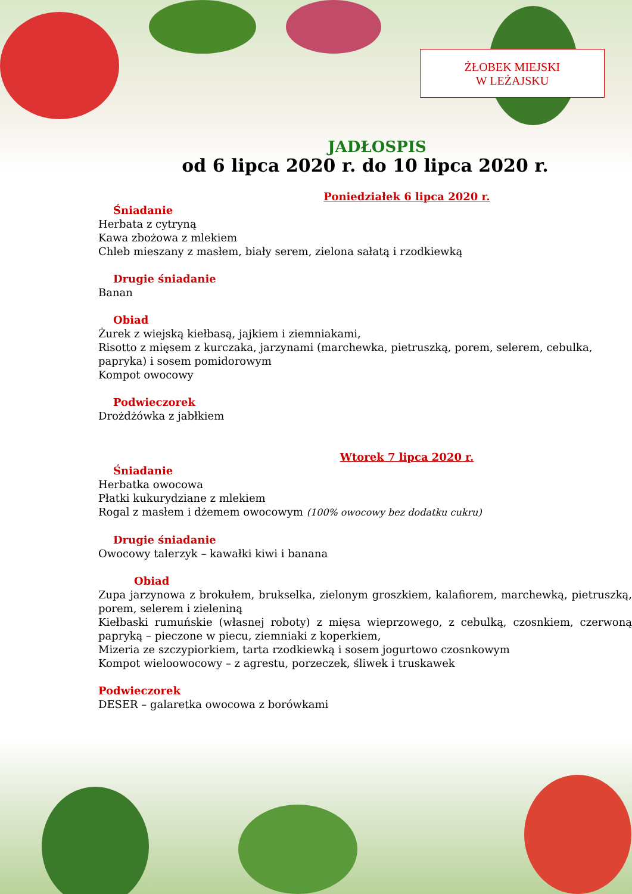ŻŁOBEK MIEJSKI
W LEŻAJSKU
JADŁOSPIS
od 6 lipca 2020 r. do 10 lipca 2020 r.
Poniedziałek 6 lipca 2020 r.
Śniadanie
Herbata z cytryną
Kawa zbożowa z mlekiem
Chleb mieszany z masłem, biały serem, zielona sałatą i rzodkiewką
Drugie śniadanie
Banan
Obiad
Żurek z wiejską kiełbasą, jajkiem i ziemniakami,
Risotto z mięsem z kurczaka, jarzynami (marchewka, pietruszką, porem, selerem, cebulka, papryka) i sosem pomidorowym
Kompot owocowy
Podwieczorek
Drożdżówka z jabłkiem
Wtorek 7 lipca 2020 r.
Śniadanie
Herbatka owocowa
Płatki kukurydziane z mlekiem
Rogal z masłem i dżemem owocowym (100% owocowy bez dodatku cukru)
Drugie śniadanie
Owocowy talerzyk – kawałki kiwi i banana
Obiad
Zupa jarzynowa z brokułem, brukselka, zielonym groszkiem, kalafiorem, marchewką, pietruszką, porem, selerem i zieleniną
Kiełbaski rumuńskie (własnej roboty) z mięsa wieprzowego, z cebulką, czosnkiem, czerwoną papryką – pieczone w piecu, ziemniaki z koperkiem,
Mizeria ze szczypiorkiem, tarta rzodkiewką i sosem jogurtowo czosnkowym
Kompot wieloowocowy – z agrestu, porzeczek, śliwek i truskawek
Podwieczorek
DESER – galaretka owocowa z borówkami